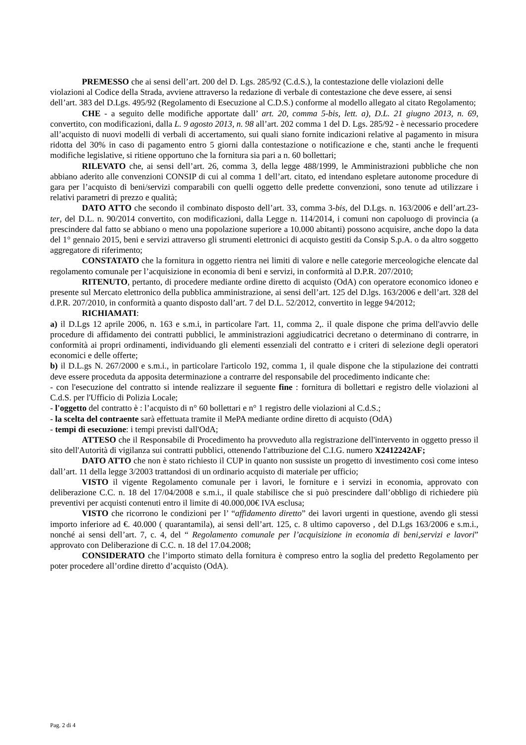PREMESSO che ai sensi dell’art. 200 del D. Lgs. 285/92 (C.d.S.), la contestazione delle violazioni delle violazioni al Codice della Strada, avviene attraverso la redazione di verbale di contestazione che deve essere, ai sensi dell’art. 383 del D.Lgs. 495/92 (Regolamento di Esecuzione al C.D.S.) conforme al modello allegato al citato Regolamento;
CHE - a seguito delle modifiche apportate dall’ art. 20, comma 5-bis, lett. a), D.L. 21 giugno 2013, n. 69, convertito, con modificazioni, dalla L. 9 agosto 2013, n. 98 all’art. 202 comma 1 del D. Lgs. 285/92 - è necessario procedere all’acquisto di nuovi modelli di verbali di accertamento, sui quali siano fornite indicazioni relative al pagamento in misura ridotta del 30% in caso di pagamento entro 5 giorni dalla contestazione o notificazione e che, stanti anche le frequenti modifiche legislative, si ritiene opportuno che la fornitura sia pari a n. 60 bollettari;
RILEVATO che, ai sensi dell’art. 26, comma 3, della legge 488/1999, le Amministrazioni pubbliche che non abbiano aderito alle convenzioni CONSIP di cui al comma 1 dell’art. citato, ed intendano espletare autonome procedure di gara per l’acquisto di beni/servizi comparabili con quelli oggetto delle predette convenzioni, sono tenute ad utilizzare i relativi parametri di prezzo e qualità;
DATO ATTO che secondo il combinato disposto dell’art. 33, comma 3-bis, del D.Lgs. n. 163/2006 e dell’art.23-ter, del D.L. n. 90/2014 convertito, con modificazioni, dalla Legge n. 114/2014, i comuni non capoluogo di provincia (a prescindere dal fatto se abbiano o meno una popolazione superiore a 10.000 abitanti) possono acquisire, anche dopo la data del 1° gennaio 2015, beni e servizi attraverso gli strumenti elettronici di acquisto gestiti da Consip S.p.A. o da altro soggetto aggregatore di riferimento;
CONSTATATO che la fornitura in oggetto rientra nei limiti di valore e nelle categorie merceologiche elencate dal regolamento comunale per l’acquisizione in economia di beni e servizi, in conformità al D.P.R. 207/2010;
RITENUTO, pertanto, di procedere mediante ordine diretto di acquisto (OdA) con operatore economico idoneo e presente sul Mercato elettronico della pubblica amministrazione, ai sensi dell’art. 125 del D.lgs. 163/2006 e dell’art. 328 del d.P.R. 207/2010, in conformità a quanto disposto dall’art. 7 del D.L. 52/2012, convertito in legge 94/2012;
RICHIAMATI:
a) il D.Lgs 12 aprile 2006, n. 163 e s.m.i, in particolare l'art. 11, comma 2,. il quale dispone che prima dell'avvio delle procedure di affidamento dei contratti pubblici, le amministrazioni aggiudicatrici decretano o determinano di contrarre, in conformità ai propri ordinamenti, individuando gli elementi essenziali del contratto e i criteri di selezione degli operatori economici e delle offerte;
b) il D.L.gs N. 267/2000 e s.m.i., in particolare l'articolo 192, comma 1, il quale dispone che la stipulazione dei contratti deve essere proceduta da apposita determinazione a contrarre del responsabile del procedimento indicante che:
- con l'esecuzione del contratto si intende realizzare il seguente fine : fornitura di bollettari e registro delle violazioni al C.d.S. per l'Ufficio di Polizia Locale;
- l'oggetto del contratto è : l’acquisto di n° 60 bollettari e n° 1 registro delle violazioni al C.d.S.;
- la scelta del contraente sarà effettuata tramite il MePA mediante ordine diretto di acquisto (OdA)
- tempi di esecuzione: i tempi previsti dall'OdA;
ATTESO che il Responsabile di Procedimento ha provveduto alla registrazione dell'intervento in oggetto presso il sito dell'Autorità di vigilanza sui contratti pubblici, ottenendo l'attribuzione del C.I.G. numero X2412242AF;
DATO ATTO che non è stato richiesto il CUP in quanto non sussiste un progetto di investimento così come inteso dall’art. 11 della legge 3/2003 trattandosi di un ordinario acquisto di materiale per ufficio;
VISTO il vigente Regolamento comunale per i lavori, le forniture e i servizi in economia, approvato con deliberazione C.C. n. 18 del 17/04/2008 e s.m.i., il quale stabilisce che si può prescindere dall’obbligo di richiedere più preventivi per acquisti contenuti entro il limite di 40.000,00€ IVA esclusa;
VISTO che ricorrono le condizioni per l’ “affidamento diretto” dei lavori urgenti in questione, avendo gli stessi importo inferiore ad €. 40.000 ( quarantamila), ai sensi dell’art. 125, c. 8 ultimo capoverso , del D.Lgs 163/2006 e s.m.i., nonché ai sensi dell’art. 7, c. 4, del “ Regolamento comunale per l’acquisizione in economia di beni,servizi e lavori” approvato con Deliberazione di C.C. n. 18 del 17.04.2008;
CONSIDERATO che l’importo stimato della fornitura è compreso entro la soglia del predetto Regolamento per poter procedere all’ordine diretto d’acquisto (OdA).
Pag. 2 di 4